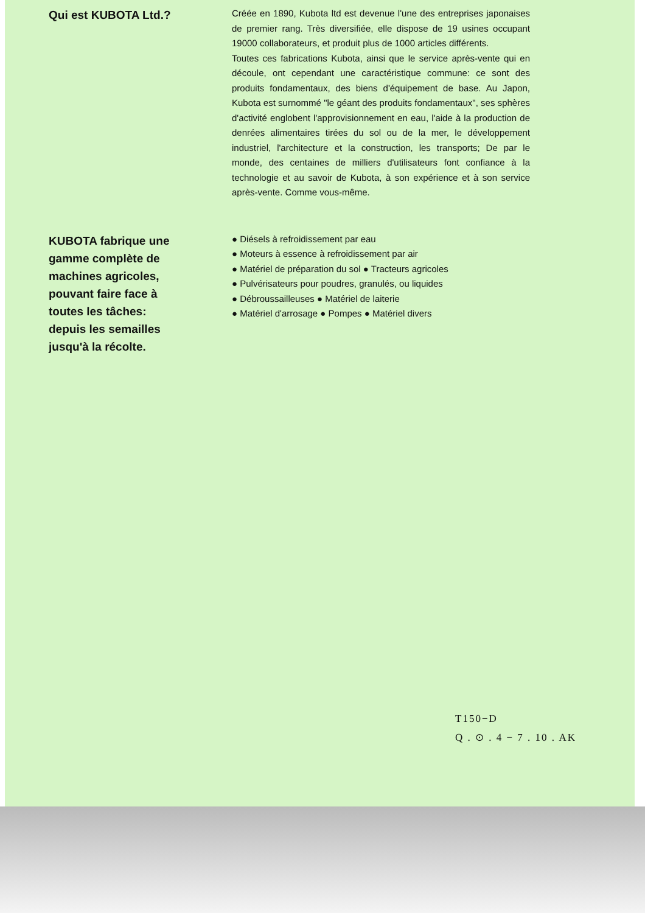Qui est KUBOTA Ltd.?
Créée en 1890, Kubota ltd est devenue l'une des entreprises japonaises de premier rang. Très diversifiée, elle dispose de 19 usines occupant 19000 collaborateurs, et produit plus de 1000 articles différents.
Toutes ces fabrications Kubota, ainsi que le service après-vente qui en découle, ont cependant une caractéristique commune: ce sont des produits fondamentaux, des biens d'équipement de base. Au Japon, Kubota est surnommé "le géant des produits fondamentaux", ses sphères d'activité englobent l'approvisionnement en eau, l'aide à la production de denrées alimentaires tirées du sol ou de la mer, le développement industriel, l'architecture et la construction, les transports; De par le monde, des centaines de milliers d'utilisateurs font confiance à la technologie et au savoir de Kubota, à son expérience et à son service après-vente. Comme vous-même.
KUBOTA fabrique une gamme complète de machines agricoles, pouvant faire face à toutes les tâches: depuis les semailles jusqu'à la récolte.
● Diésels à refroidissement par eau
● Moteurs à essence à refroidissement par air
● Matériel de préparation du sol ● Tracteurs agricoles
● Pulvérisateurs pour poudres, granulés, ou liquides
● Débroussailleuses ● Matériel de laiterie
● Matériel d'arrosage ● Pompes ● Matériel divers
T150−D
Q . ⊙ . 4 − 7 . 10 . AK